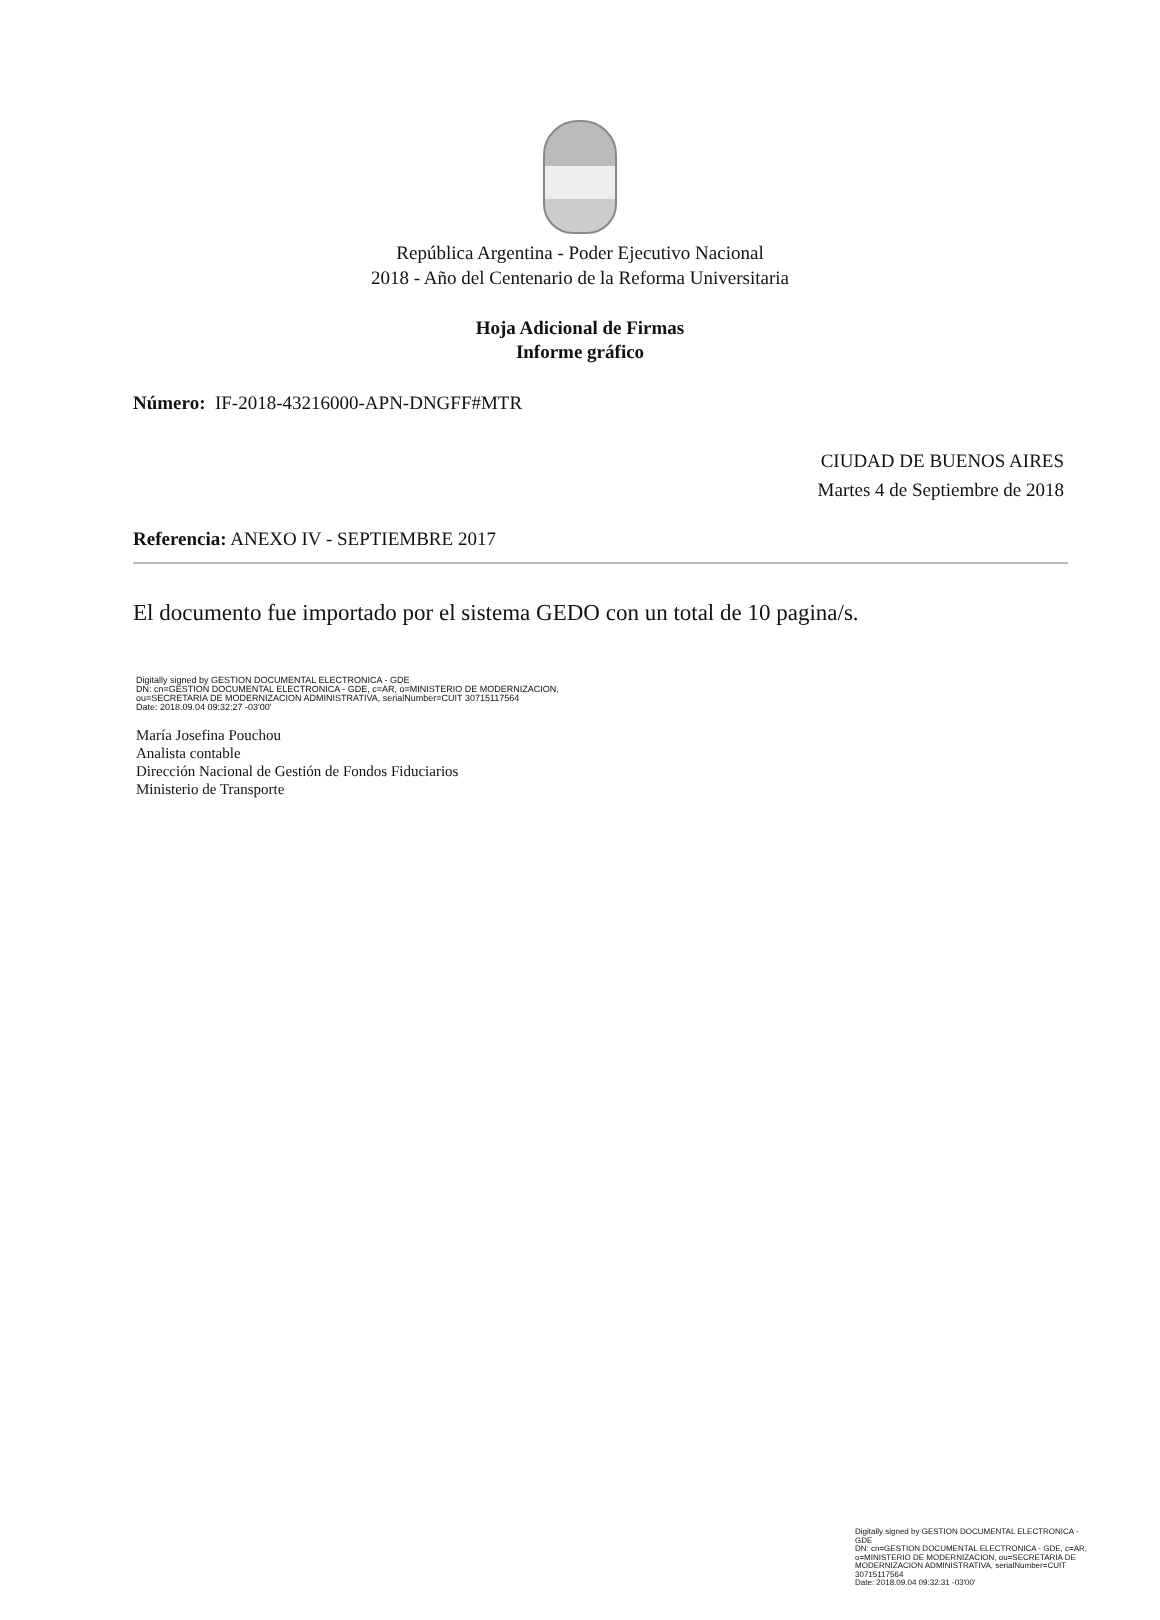República Argentina - Poder Ejecutivo Nacional
2018 - Año del Centenario de la Reforma Universitaria
Hoja Adicional de Firmas
Informe gráfico
Número: IF-2018-43216000-APN-DNGFF#MTR
CIUDAD DE BUENOS AIRES
Martes 4 de Septiembre de 2018
Referencia: ANEXO IV - SEPTIEMBRE 2017
El documento fue importado por el sistema GEDO con un total de 10 pagina/s.
Digitally signed by GESTION DOCUMENTAL ELECTRONICA - GDE
DN: cn=GESTION DOCUMENTAL ELECTRONICA - GDE, c=AR, o=MINISTERIO DE MODERNIZACION,
ou=SECRETARIA DE MODERNIZACION ADMINISTRATIVA, serialNumber=CUIT 30715117564
Date: 2018.09.04 09:32:27 -03'00'
María Josefina Pouchou
Analista contable
Dirección Nacional de Gestión de Fondos Fiduciarios
Ministerio de Transporte
Digitally signed by GESTION DOCUMENTAL ELECTRONICA - GDE
DN: cn=GESTION DOCUMENTAL ELECTRONICA - GDE, c=AR, o=MINISTERIO DE MODERNIZACION, ou=SECRETARIA DE MODERNIZACION ADMINISTRATIVA, serialNumber=CUIT 30715117564
Date: 2018.09.04 09:32:31 -03'00'